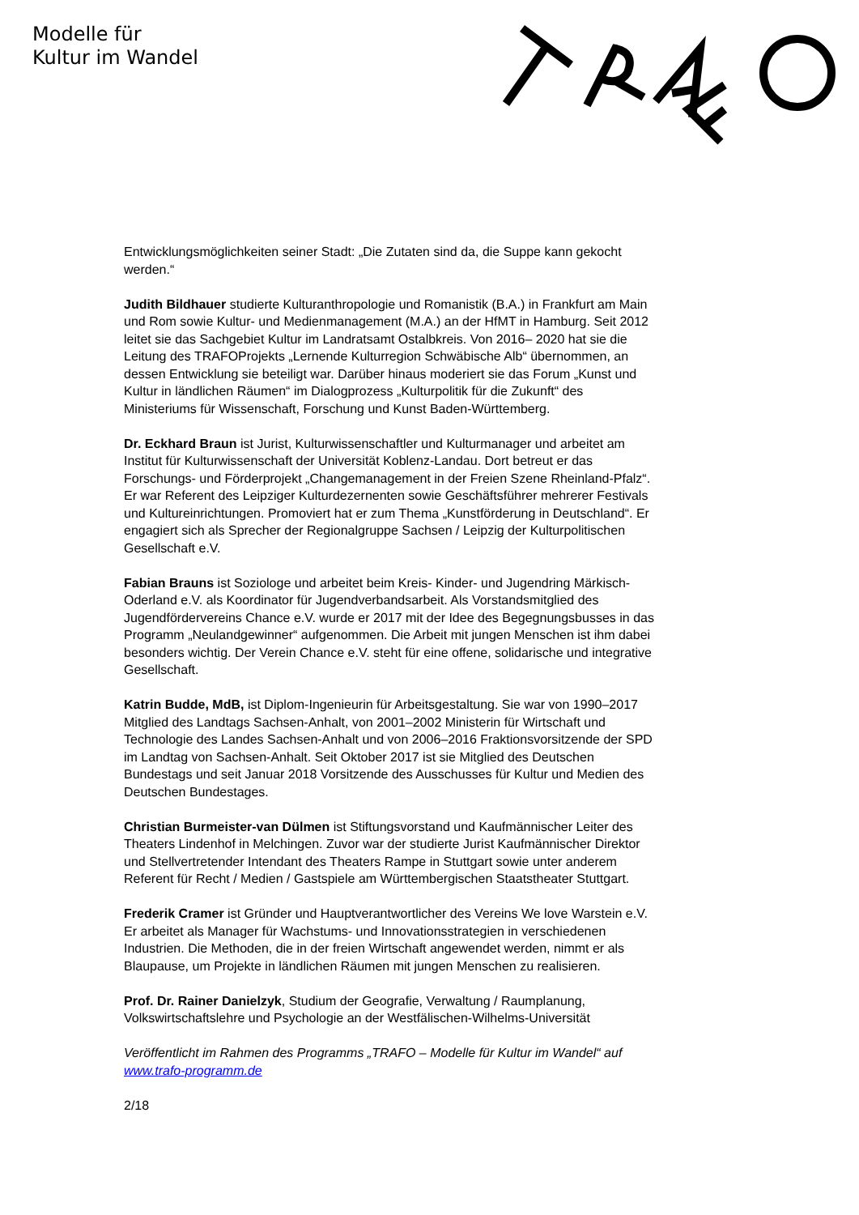Modelle für
Kultur im Wandel
Entwicklungsmöglichkeiten seiner Stadt: „Die Zutaten sind da, die Suppe kann gekocht werden.“
Judith Bildhauer studierte Kulturanthropologie und Romanistik (B.A.) in Frankfurt am Main und Rom sowie Kultur- und Medienmanagement (M.A.) an der HfMT in Hamburg. Seit 2012 leitet sie das Sachgebiet Kultur im Landratsamt Ostalbkreis. Von 2016– 2020 hat sie die Leitung des TRAFOProjekts „Lernende Kulturregion Schwäbische Alb“ übernommen, an dessen Entwicklung sie beteiligt war. Darüber hinaus moderiert sie das Forum „Kunst und Kultur in ländlichen Räumen“ im Dialogprozess „Kulturpolitik für die Zukunft“ des Ministeriums für Wissenschaft, Forschung und Kunst Baden-Württemberg.
Dr. Eckhard Braun ist Jurist, Kulturwissenschaftler und Kulturmanager und arbeitet am Institut für Kulturwissenschaft der Universität Koblenz-Landau. Dort betreut er das Forschungs- und Förderprojekt „Changemanagement in der Freien Szene Rheinland-Pfalz“. Er war Referent des Leipziger Kulturdezernenten sowie Geschäftsführer mehrerer Festivals und Kultureinrichtungen. Promoviert hat er zum Thema „Kunstförderung in Deutschland“. Er engagiert sich als Sprecher der Regionalgruppe Sachsen / Leipzig der Kulturpolitischen Gesellschaft e.V.
Fabian Brauns ist Soziologe und arbeitet beim Kreis- Kinder- und Jugendring Märkisch-Oderland e.V. als Koordinator für Jugendverbandsarbeit. Als Vorstandsmitglied des Jugendfördervereins Chance e.V. wurde er 2017 mit der Idee des Begegnungsbusses in das Programm „Neulandgewinner“ aufgenommen. Die Arbeit mit jungen Menschen ist ihm dabei besonders wichtig. Der Verein Chance e.V. steht für eine offene, solidarische und integrative Gesellschaft.
Katrin Budde, MdB, ist Diplom-Ingenieurin für Arbeitsgestaltung. Sie war von 1990–2017 Mitglied des Landtags Sachsen-Anhalt, von 2001–2002 Ministerin für Wirtschaft und Technologie des Landes Sachsen-Anhalt und von 2006–2016 Fraktionsvorsitzende der SPD im Landtag von Sachsen-Anhalt. Seit Oktober 2017 ist sie Mitglied des Deutschen Bundestags und seit Januar 2018 Vorsitzende des Ausschusses für Kultur und Medien des Deutschen Bundestages.
Christian Burmeister-van Dülmen ist Stiftungsvorstand und Kaufmännischer Leiter des Theaters Lindenhof in Melchingen. Zuvor war der studierte Jurist Kaufmännischer Direktor und Stellvertretender Intendant des Theaters Rampe in Stuttgart sowie unter anderem Referent für Recht / Medien / Gastspiele am Württembergischen Staatstheater Stuttgart.
Frederik Cramer ist Gründer und Hauptverantwortlicher des Vereins We love Warstein e.V. Er arbeitet als Manager für Wachstums- und Innovationsstrategien in verschiedenen Industrien. Die Methoden, die in der freien Wirtschaft angewendet werden, nimmt er als Blaupause, um Projekte in ländlichen Räumen mit jungen Menschen zu realisieren.
Prof. Dr. Rainer Danielzyk, Studium der Geografie, Verwaltung / Raumplanung, Volkswirtschaftslehre und Psychologie an der Westfälischen-Wilhelms-Universität
Veröffentlicht im Rahmen des Programms „TRAFO – Modelle für Kultur im Wandel“ auf www.trafo-programm.de
2/18